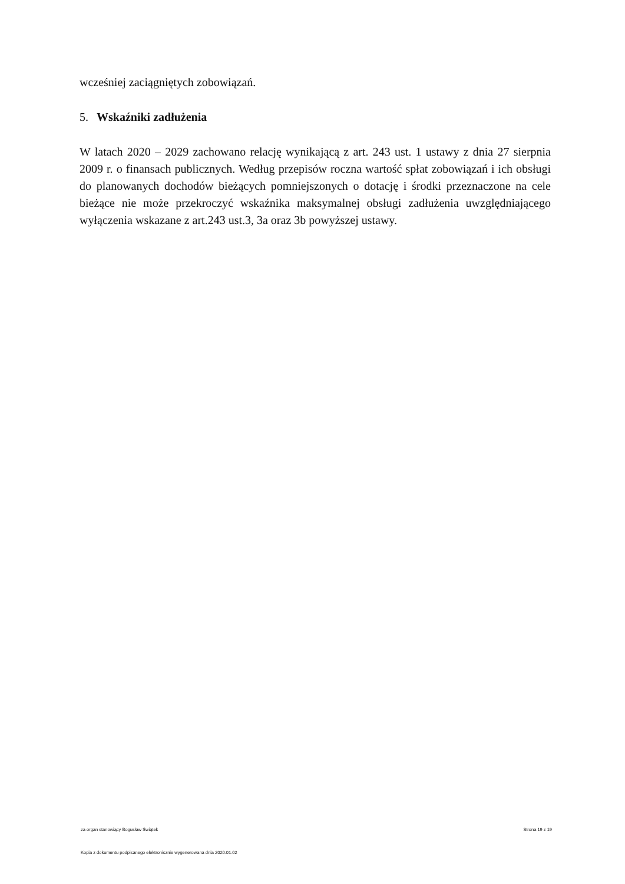wcześniej zaciągniętych zobowiązań.
5. Wskaźniki zadłużenia
W latach 2020 – 2029 zachowano relację wynikającą z art. 243 ust. 1 ustawy z dnia 27 sierpnia 2009 r. o finansach publicznych. Według przepisów roczna wartość spłat zobowiązań i ich obsługi do planowanych dochodów bieżących pomniejszonych o dotację i środki przeznaczone na cele bieżące nie może przekroczyć wskaźnika maksymalnej obsługi zadłużenia uwzględniającego wyłączenia wskazane z art.243 ust.3, 3a oraz 3b powyższej ustawy.
za organ stanowiący Bogusław Świątek Strona 19 z 19
Kopia z dokumentu podpisanego elektronicznie wygenerowana dnia 2020.01.02